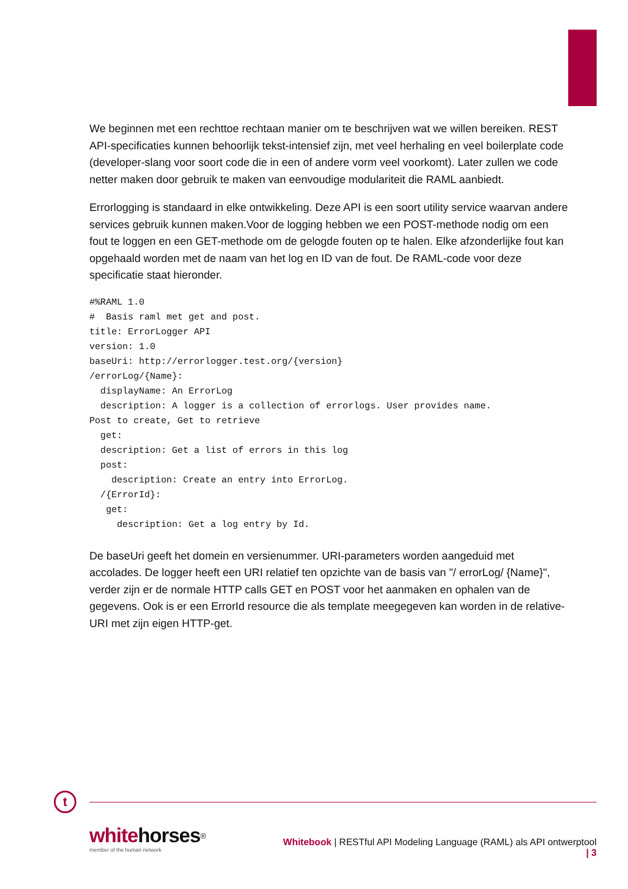We beginnen met een rechttoe rechtaan manier om te beschrijven wat we willen bereiken. REST API-specificaties kunnen behoorlijk tekst-intensief zijn, met veel herhaling en veel boilerplate code (developer-slang voor soort code die in een of andere vorm veel voorkomt). Later zullen we code netter maken door gebruik te maken van eenvoudige modulariteit die RAML aanbiedt.
Errorlogging is standaard in elke ontwikkeling. Deze API is een soort utility service waarvan andere services gebruik kunnen maken.Voor de logging hebben we een POST-methode nodig om een fout te loggen en een GET-methode om de gelogde fouten op te halen. Elke afzonderlijke fout kan opgehaald worden met de naam van het log en ID van de fout. De RAML-code voor deze specificatie staat hieronder.
#%RAML 1.0
#  Basis raml met get and post.
title: ErrorLogger API
version: 1.0
baseUri: http://errorlogger.test.org/{version}
/errorLog/{Name}:
  displayName: An ErrorLog
  description: A logger is a collection of errorlogs. User provides name.
Post to create, Get to retrieve
  get:
  description: Get a list of errors in this log
  post:
    description: Create an entry into ErrorLog.
  /{ErrorId}:
   get:
     description: Get a log entry by Id.
De baseUri geeft het domein en versienummer. URI-parameters worden aangeduid met accolades. De logger heeft een URI relatief ten opzichte van de basis van "/ errorLog/ {Name}", verder zijn er de normale HTTP calls GET en POST voor het aanmaken en ophalen van de gegevens. Ook is er een ErrorId resource die als template meegegeven kan worden in de relative-URI met zijn eigen HTTP-get.
t
whitehorses<sup>®</sup>
member of the human network
Whitebook | RESTful API Modeling Language (RAML) als API ontwerptool | 3